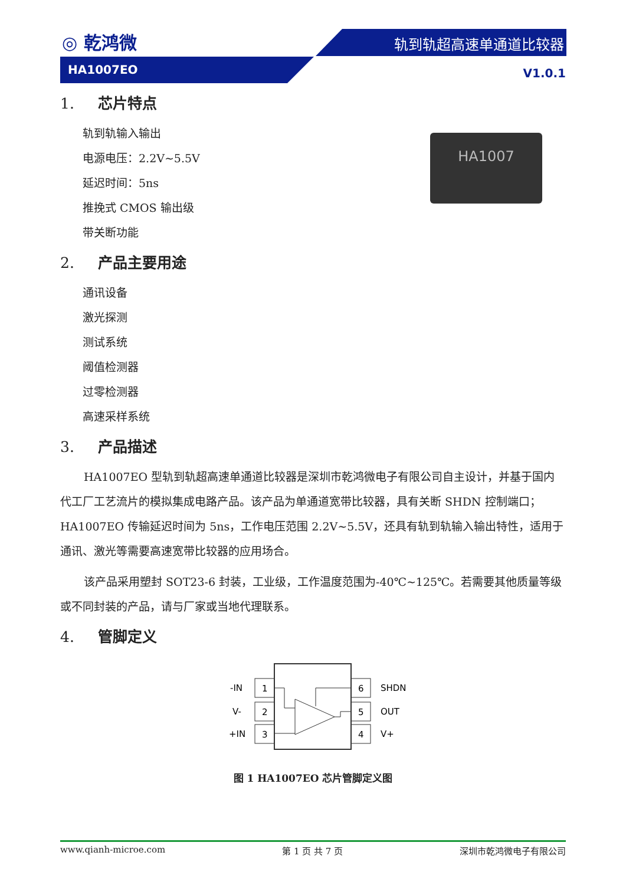◎ 乾鸿微 轨到轨超高速单通道比较器
HA1007EO V1.0.1
1. 芯片特点
HA1007
轨到轨输入输出
电源电压：2.2V~5.5V
延迟时间：5ns
推挽式 CMOS 输出级
带关断功能
2. 产品主要用途
通讯设备
激光探测
测试系统
阈值检测器
过零检测器
高速采样系统
3. 产品描述
HA1007EO 型轨到轨超高速单通道比较器是深圳市乾鸿微电子有限公司自主设计，并基于国内代工厂工艺流片的模拟集成电路产品。该产品为单通道宽带比较器，具有关断 SHDN 控制端口；HA1007EO 传输延迟时间为 5ns，工作电压范围 2.2V~5.5V，还具有轨到轨输入输出特性，适用于通讯、激光等需要高速宽带比较器的应用场合。
该产品采用塑封 SOT23-6 封装，工业级，工作温度范围为-40℃~125℃。若需要其他质量等级或不同封装的产品，请与厂家或当地代理联系。
4. 管脚定义
1
2
3
6
5
4
-IN
V-
+IN
SHDN
OUT
V+
图 1 HA1007EO 芯片管脚定义图
www.qianh-microe.com 第 1 页 共 7 页 深圳市乾鸿微电子有限公司